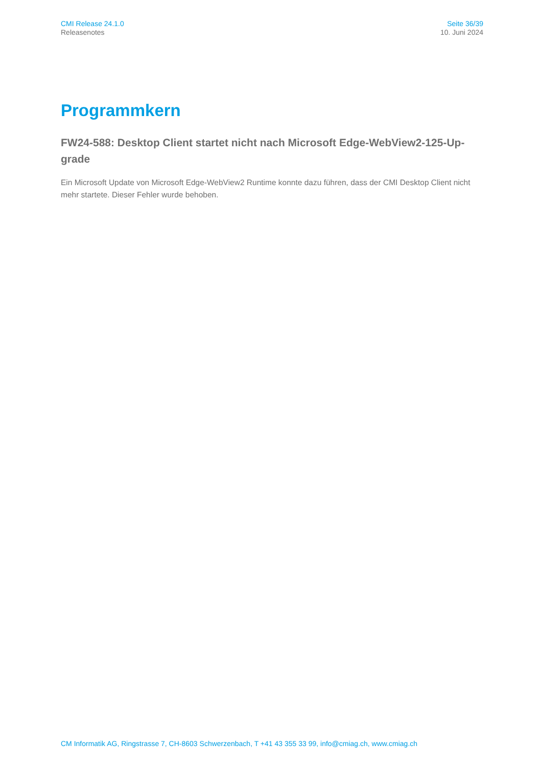CMI Release 24.1.0
Releasenotes
Seite 36/39
10. Juni 2024
Programmkern
FW24-588: Desktop Client startet nicht nach Microsoft Edge-WebView2-125-Up-grade
Ein Microsoft Update von Microsoft Edge-WebView2 Runtime konnte dazu führen, dass der CMI Desktop Client nicht mehr startete. Dieser Fehler wurde behoben.
CM Informatik AG, Ringstrasse 7, CH-8603 Schwerzenbach, T +41 43 355 33 99, info@cmiag.ch, www.cmiag.ch